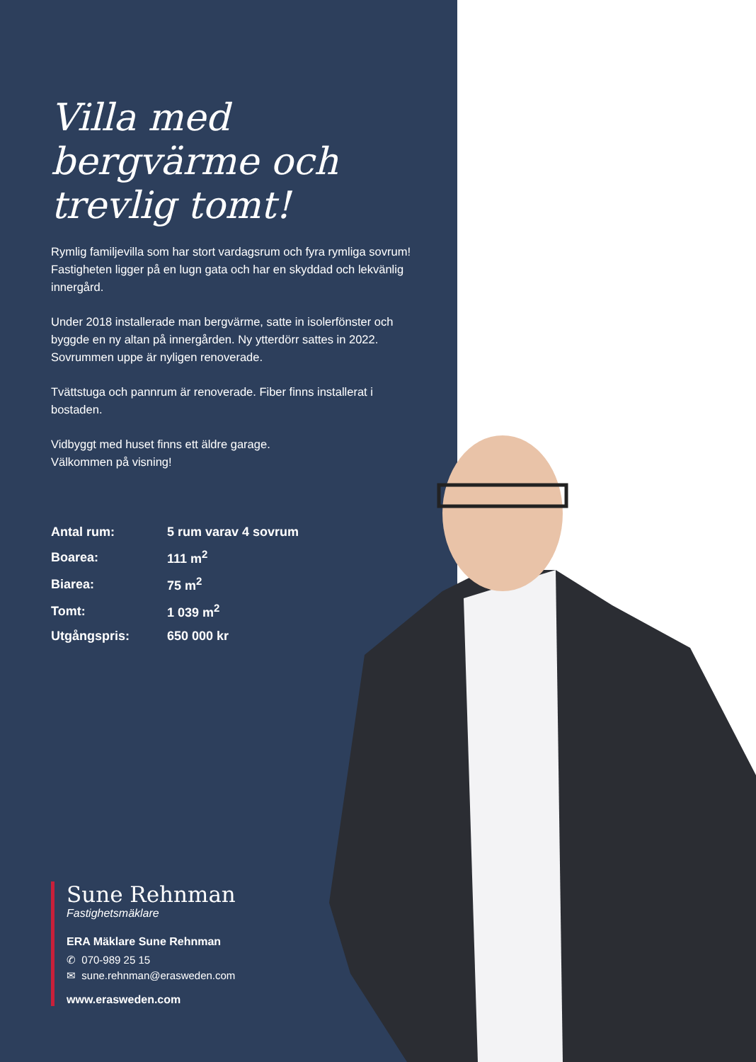Villa med bergvärme och trevlig tomt!
Rymlig familjevilla som har stort vardagsrum och fyra rymliga sovrum! Fastigheten ligger på en lugn gata och har en skyddad och lekvänlig innergård.
Under 2018 installerade man bergvärme, satte in isolerfönster och byggde en ny altan på innergården. Ny ytterdörr sattes in 2022. Sovrummen uppe är nyligen renoverade.
Tvättstuga och pannrum är renoverade. Fiber finns installerat i bostaden.
Vidbyggt med huset finns ett äldre garage.
Välkommen på visning!
| Antal rum: | 5 rum varav 4 sovrum |
| Boarea: | 111 m<sup>2</sup> |
| Biarea: | 75 m<sup>2</sup> |
| Tomt: | 1 039 m<sup>2</sup> |
| Utgångspris: | 650 000 kr |
Sune Rehnman
Fastighetsmäklare
ERA Mäklare Sune Rehnman
✆ 070-989 25 15
✉ sune.rehnman@erasweden.com
www.erasweden.com